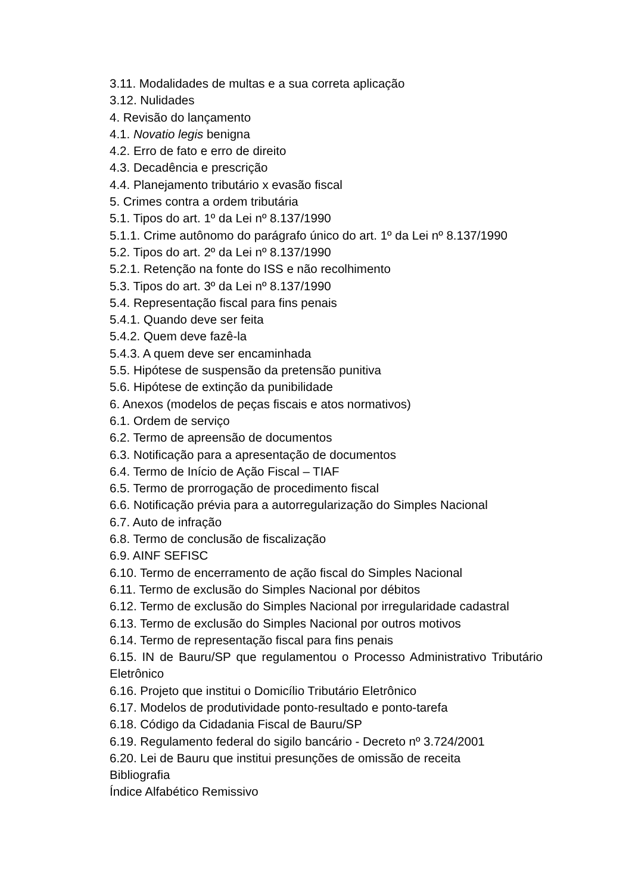3.11. Modalidades de multas e a sua correta aplicação
3.12. Nulidades
4. Revisão do lançamento
4.1. Novatio legis benigna
4.2. Erro de fato e erro de direito
4.3. Decadência e prescrição
4.4. Planejamento tributário x evasão fiscal
5. Crimes contra a ordem tributária
5.1. Tipos do art. 1º da Lei nº 8.137/1990
5.1.1. Crime autônomo do parágrafo único do art. 1º da Lei nº 8.137/1990
5.2. Tipos do art. 2º da Lei nº 8.137/1990
5.2.1. Retenção na fonte do ISS e não recolhimento
5.3. Tipos do art. 3º da Lei nº 8.137/1990
5.4. Representação fiscal para fins penais
5.4.1. Quando deve ser feita
5.4.2. Quem deve fazê-la
5.4.3. A quem deve ser encaminhada
5.5. Hipótese de suspensão da pretensão punitiva
5.6. Hipótese de extinção da punibilidade
6. Anexos (modelos de peças fiscais e atos normativos)
6.1. Ordem de serviço
6.2. Termo de apreensão de documentos
6.3. Notificação para a apresentação de documentos
6.4. Termo de Início de Ação Fiscal – TIAF
6.5. Termo de prorrogação de procedimento fiscal
6.6. Notificação prévia para a autorregularização do Simples Nacional
6.7. Auto de infração
6.8. Termo de conclusão de fiscalização
6.9. AINF SEFISC
6.10. Termo de encerramento de ação fiscal do Simples Nacional
6.11. Termo de exclusão do Simples Nacional por débitos
6.12. Termo de exclusão do Simples Nacional por irregularidade cadastral
6.13. Termo de exclusão do Simples Nacional por outros motivos
6.14. Termo de representação fiscal para fins penais
6.15. IN de Bauru/SP que regulamentou o Processo Administrativo Tributário Eletrônico
6.16. Projeto que institui o Domicílio Tributário Eletrônico
6.17. Modelos de produtividade ponto-resultado e ponto-tarefa
6.18. Código da Cidadania Fiscal de Bauru/SP
6.19. Regulamento federal do sigilo bancário - Decreto nº 3.724/2001
6.20. Lei de Bauru que institui presunções de omissão de receita
Bibliografia
Índice Alfabético Remissivo